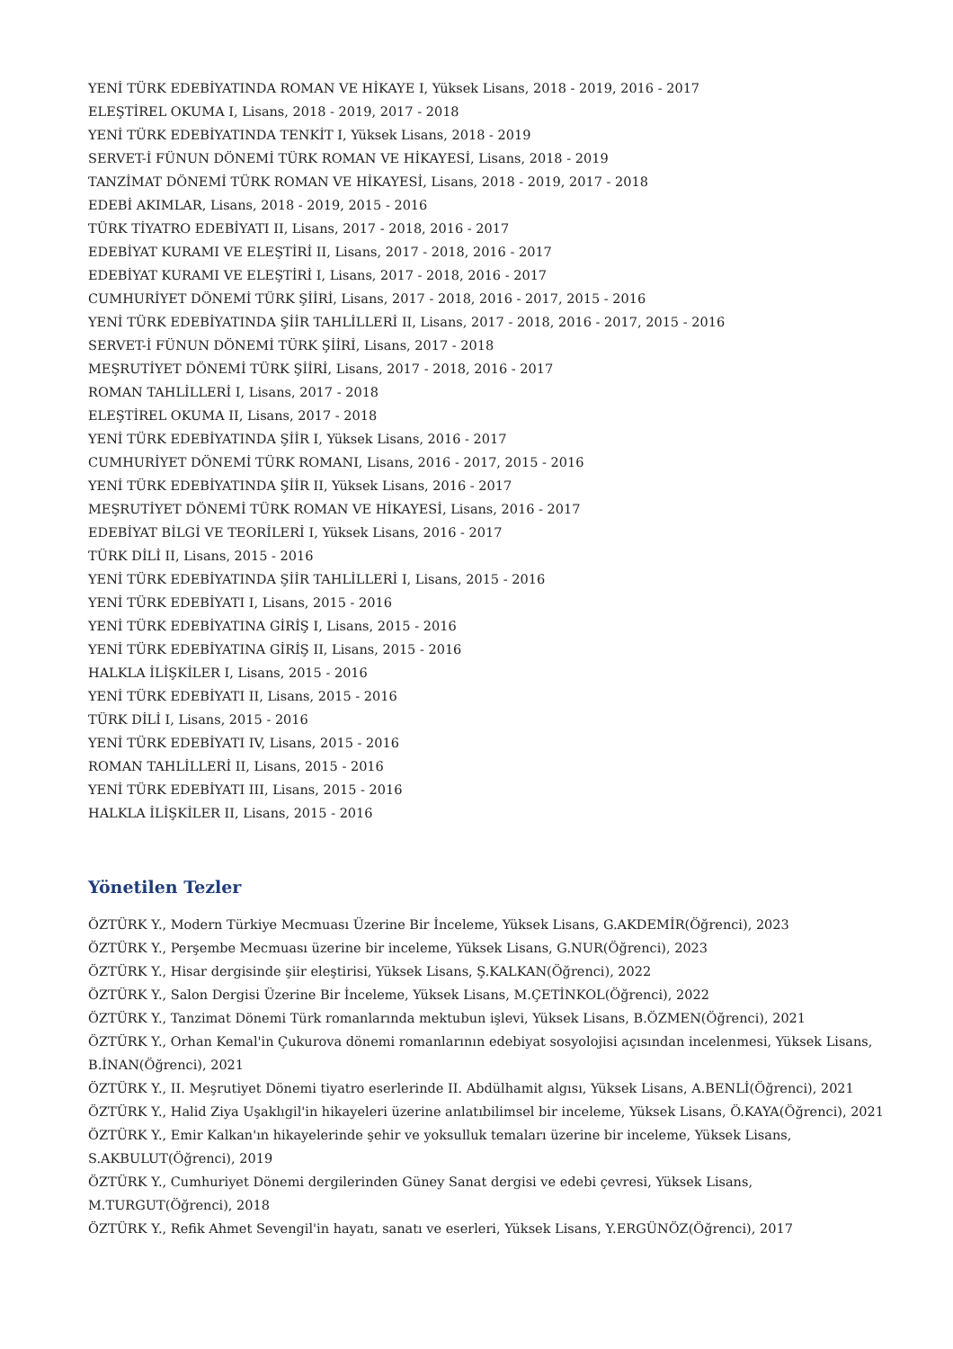YENİ TÜRK EDEBİYATINDA ROMAN VE HİKAYE I, Yüksek Lisans, 2018 - 2019, 2016 - 2017
ELEŞTİREL OKUMA I, Lisans, 2018 - 2019, 2017 - 2018
YENİ TÜRK EDEBİYATINDA TENKİT I, Yüksek Lisans, 2018 - 2019
SERVET-İ FÜNUN DÖNEMİ TÜRK ROMAN VE HİKAYESİ, Lisans, 2018 - 2019
TANZİMAT DÖNEMİ TÜRK ROMAN VE HİKAYESİ, Lisans, 2018 - 2019, 2017 - 2018
EDEBİ AKIMLAR, Lisans, 2018 - 2019, 2015 - 2016
TÜRK TİYATRO EDEBİYATI II, Lisans, 2017 - 2018, 2016 - 2017
EDEBİYAT KURAMI VE ELEŞTİRİ II, Lisans, 2017 - 2018, 2016 - 2017
EDEBİYAT KURAMI VE ELEŞTİRİ I, Lisans, 2017 - 2018, 2016 - 2017
CUMHURİYET DÖNEMİ TÜRK ŞİİRİ, Lisans, 2017 - 2018, 2016 - 2017, 2015 - 2016
YENİ TÜRK EDEBİYATINDA ŞİİR TAHLİLLERİ II, Lisans, 2017 - 2018, 2016 - 2017, 2015 - 2016
SERVET-İ FÜNUN DÖNEMİ TÜRK ŞİİRİ, Lisans, 2017 - 2018
MEŞRUTİYET DÖNEMİ TÜRK ŞİİRİ, Lisans, 2017 - 2018, 2016 - 2017
ROMAN TAHLİLLERİ I, Lisans, 2017 - 2018
ELEŞTİREL OKUMA II, Lisans, 2017 - 2018
YENİ TÜRK EDEBİYATINDA ŞİİR I, Yüksek Lisans, 2016 - 2017
CUMHURİYET DÖNEMİ TÜRK ROMANI, Lisans, 2016 - 2017, 2015 - 2016
YENİ TÜRK EDEBİYATINDA ŞİİR II, Yüksek Lisans, 2016 - 2017
MEŞRUTİYET DÖNEMİ TÜRK ROMAN VE HİKAYESİ, Lisans, 2016 - 2017
EDEBİYAT BİLGİ VE TEORİLERİ I, Yüksek Lisans, 2016 - 2017
TÜRK DİLİ II, Lisans, 2015 - 2016
YENİ TÜRK EDEBİYATINDA ŞİİR TAHLİLLERİ I, Lisans, 2015 - 2016
YENİ TÜRK EDEBİYATI I, Lisans, 2015 - 2016
YENİ TÜRK EDEBİYATINA GİRİŞ I, Lisans, 2015 - 2016
YENİ TÜRK EDEBİYATINA GİRİŞ II, Lisans, 2015 - 2016
HALKLA İLİŞKİLER I, Lisans, 2015 - 2016
YENİ TÜRK EDEBİYATI II, Lisans, 2015 - 2016
TÜRK DİLİ I, Lisans, 2015 - 2016
YENİ TÜRK EDEBİYATI IV, Lisans, 2015 - 2016
ROMAN TAHLİLLERİ II, Lisans, 2015 - 2016
YENİ TÜRK EDEBİYATI III, Lisans, 2015 - 2016
HALKLA İLİŞKİLER II, Lisans, 2015 - 2016
Yönetilen Tezler
ÖZTÜRK Y., Modern Türkiye Mecmuası Üzerine Bir İnceleme, Yüksek Lisans, G.AKDEMİR(Öğrenci), 2023
ÖZTÜRK Y., Perşembe Mecmuası üzerine bir inceleme, Yüksek Lisans, G.NUR(Öğrenci), 2023
ÖZTÜRK Y., Hisar dergisinde şiir eleştirisi, Yüksek Lisans, Ş.KALKAN(Öğrenci), 2022
ÖZTÜRK Y., Salon Dergisi Üzerine Bir İnceleme, Yüksek Lisans, M.ÇETİNKOL(Öğrenci), 2022
ÖZTÜRK Y., Tanzimat Dönemi Türk romanlarında mektubun işlevi, Yüksek Lisans, B.ÖZMEN(Öğrenci), 2021
ÖZTÜRK Y., Orhan Kemal'in Çukurova dönemi romanlarının edebiyat sosyolojisi açısından incelenmesi, Yüksek Lisans, B.İNAN(Öğrenci), 2021
ÖZTÜRK Y., II. Meşrutiyet Dönemi tiyatro eserlerinde II. Abdülhamit algısı, Yüksek Lisans, A.BENLİ(Öğrenci), 2021
ÖZTÜRK Y., Halid Ziya Uşaklıgil'in hikayeleri üzerine anlatıbilimsel bir inceleme, Yüksek Lisans, Ö.KAYA(Öğrenci), 2021
ÖZTÜRK Y., Emir Kalkan'ın hikayelerinde şehir ve yoksulluk temaları üzerine bir inceleme, Yüksek Lisans, S.AKBULUT(Öğrenci), 2019
ÖZTÜRK Y., Cumhuriyet Dönemi dergilerinden Güney Sanat dergisi ve edebi çevresi, Yüksek Lisans, M.TURGUT(Öğrenci), 2018
ÖZTÜRK Y., Refik Ahmet Sevengil'in hayatı, sanatı ve eserleri, Yüksek Lisans, Y.ERGÜNÖZ(Öğrenci), 2017